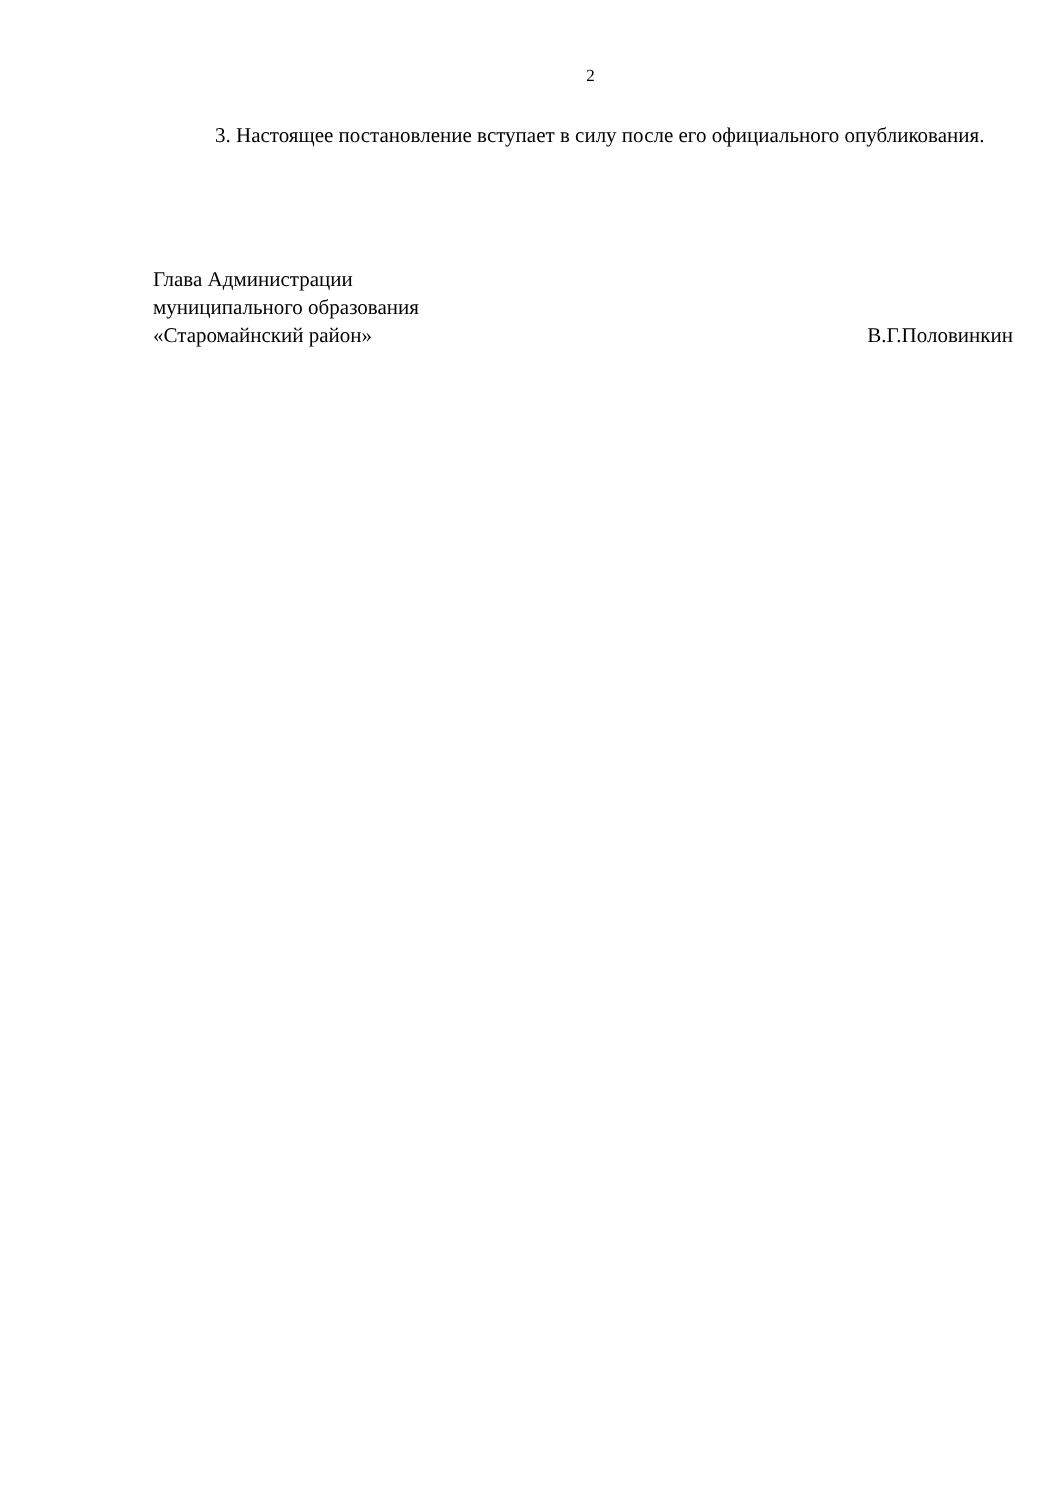2
3. Настоящее постановление вступает в силу после его официального опубликования.
Глава Администрации
муниципального образования
«Старомайнский район» В.Г.Половинкин